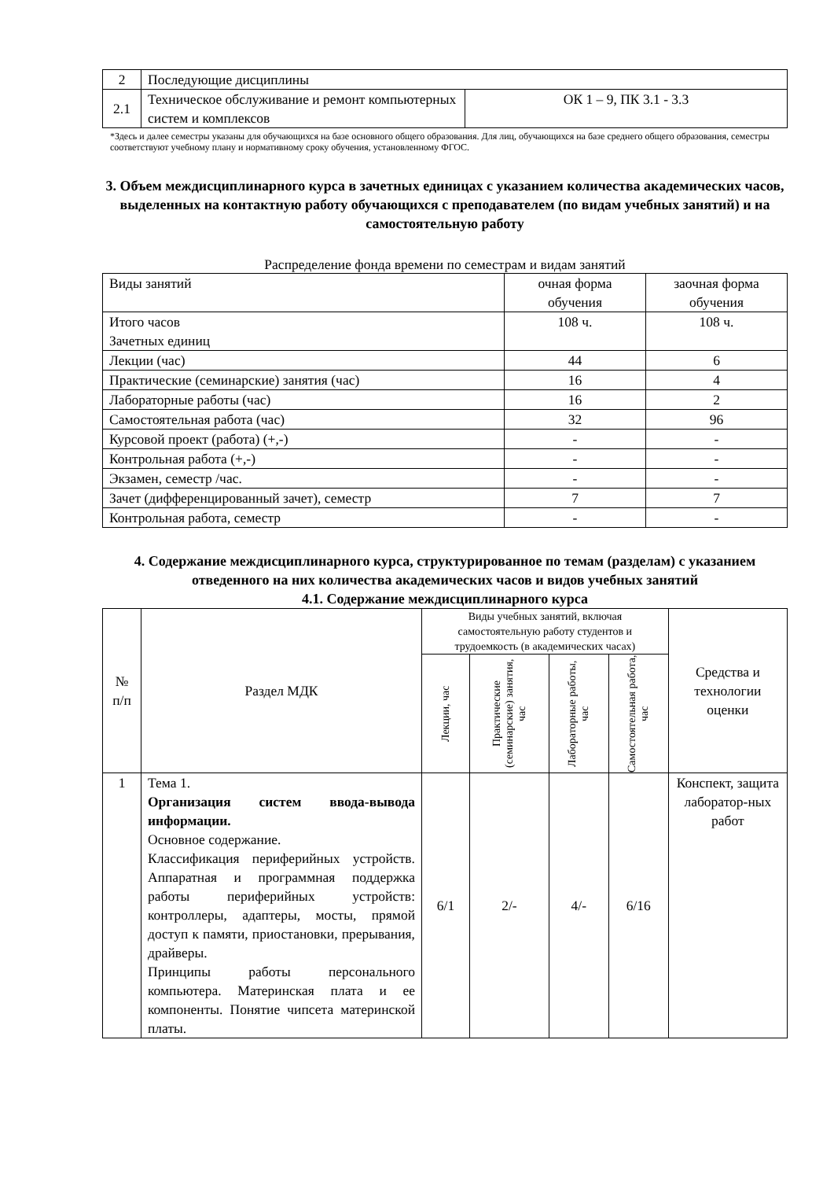| 2 | Последующие дисциплины | |
| 2.1 | Техническое обслуживание и ремонт компьютерных систем и комплексов | ОК 1 – 9, ПК 3.1 - 3.3 |
*Здесь и далее семестры указаны для обучающихся на базе основного общего образования. Для лиц, обучающихся на базе среднего общего образования, семестры соответствуют учебному плану и нормативному сроку обучения, установленному ФГОС.
3. Объем междисциплинарного курса в зачетных единицах с указанием количества академических часов, выделенных на контактную работу обучающихся с преподавателем (по видам учебных занятий) и на самостоятельную работу
Распределение фонда времени по семестрам и видам занятий
| Виды занятий | очная форма обучения | заочная форма обучения |
| Итого часов Зачетных единиц | 108 ч. | 108 ч. |
| Лекции (час) | 44 | 6 |
| Практические (семинарские) занятия (час) | 16 | 4 |
| Лабораторные работы (час) | 16 | 2 |
| Самостоятельная работа (час) | 32 | 96 |
| Курсовой проект (работа) (+,-) | - | - |
| Контрольная работа (+,-) | - | - |
| Экзамен, семестр /час. | - | - |
| Зачет (дифференцированный зачет), семестр | 7 | 7 |
| Контрольная работа, семестр | - | - |
4. Содержание междисциплинарного курса, структурированное по темам (разделам) с указанием отведенного на них количества академических часов и видов учебных занятий
4.1. Содержание междисциплинарного курса
| № п/п | Раздел МДК | Виды учебных занятий, включая самостоятельную работу студентов и трудоемкость (в академических часах) | | | | Средства и технологии оценки |
| | | Лекции, час | Практические (семинарские) занятия, час | Лабораторные работы, час | Самостоятельная работа, час | |
| 1 | Тема 1. Организация систем ввода-вывода информации. Основное содержание. Классификация периферийных устройств. Аппаратная и программная поддержка работы периферийных устройств: контроллеры, адаптеры, мосты, прямой доступ к памяти, приостановки, прерывания, драйверы. Принципы работы персонального компьютера. Материнская плата и ее компоненты. Понятие чипсета материнской платы. | 6/1 | 2/- | 4/- | 6/16 | Конспект, защита лаборатор-ных работ |